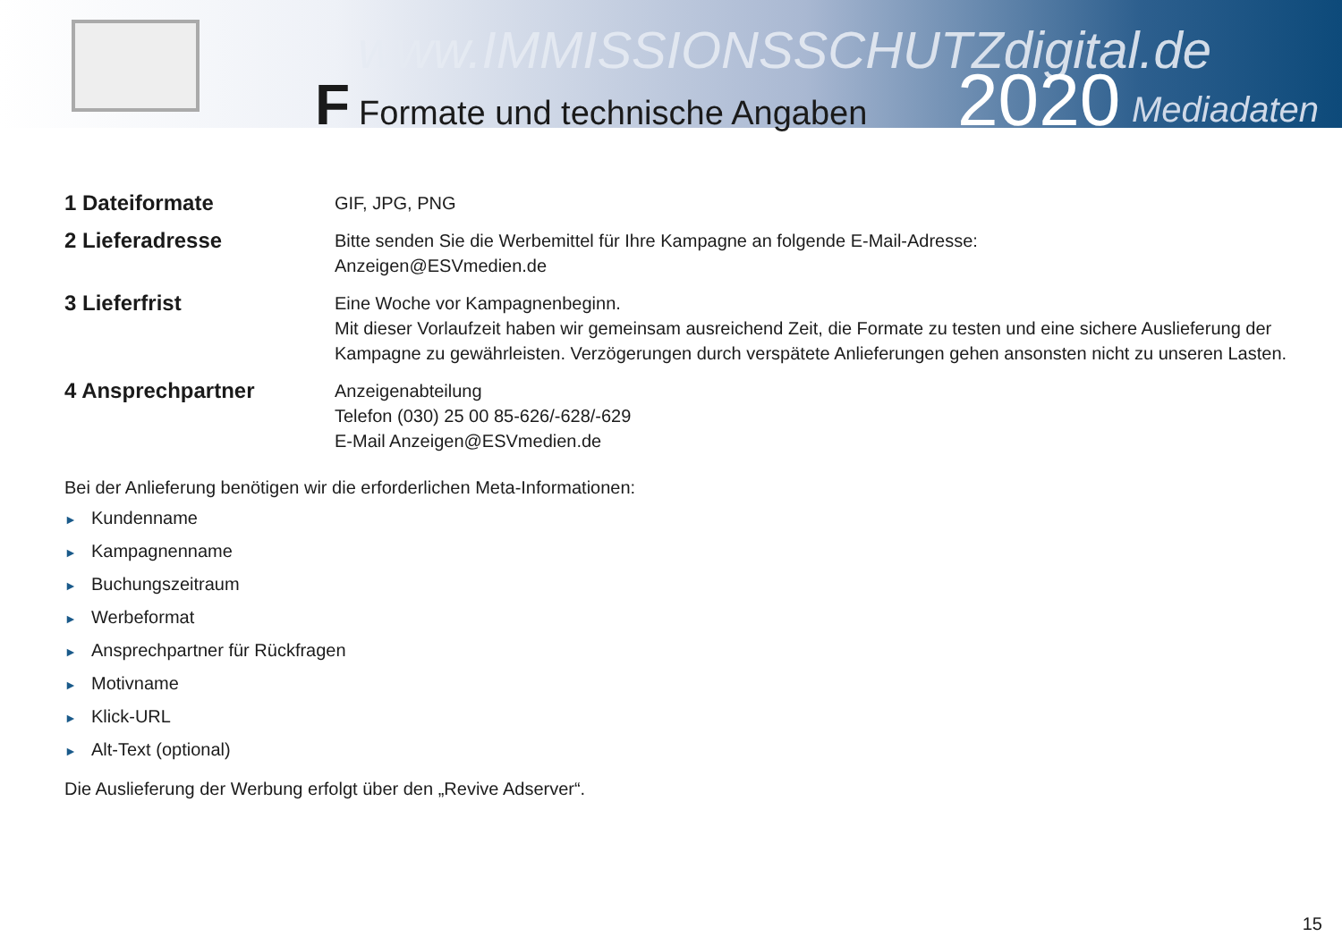www.IMMISSIONSSCHUTZdigital.de
F Formate und technische Angaben
2020 Mediadaten
1 Dateiformate
GIF, JPG, PNG
2 Lieferadresse
Bitte senden Sie die Werbemittel für Ihre Kampagne an folgende E-Mail-Adresse:
Anzeigen@ESVmedien.de
3 Lieferfrist
Eine Woche vor Kampagnenbeginn.
Mit dieser Vorlaufzeit haben wir gemeinsam ausreichend Zeit, die Formate zu testen und eine sichere Auslieferung der
Kampagne zu gewährleisten. Verzögerungen durch verspätete Anlieferungen gehen ansonsten nicht zu unseren Lasten.
4 Ansprechpartner
Anzeigenabteilung
Telefon (030) 25 00 85-626/-628/-629
E-Mail Anzeigen@ESVmedien.de
Bei der Anlieferung benötigen wir die erforderlichen Meta-Informationen:
► Kundenname
► Kampagnenname
► Buchungszeitraum
► Werbeformat
► Ansprechpartner für Rückfragen
► Motivname
► Klick-URL
► Alt-Text (optional)
Die Auslieferung der Werbung erfolgt über den „Revive Adserver“.
15